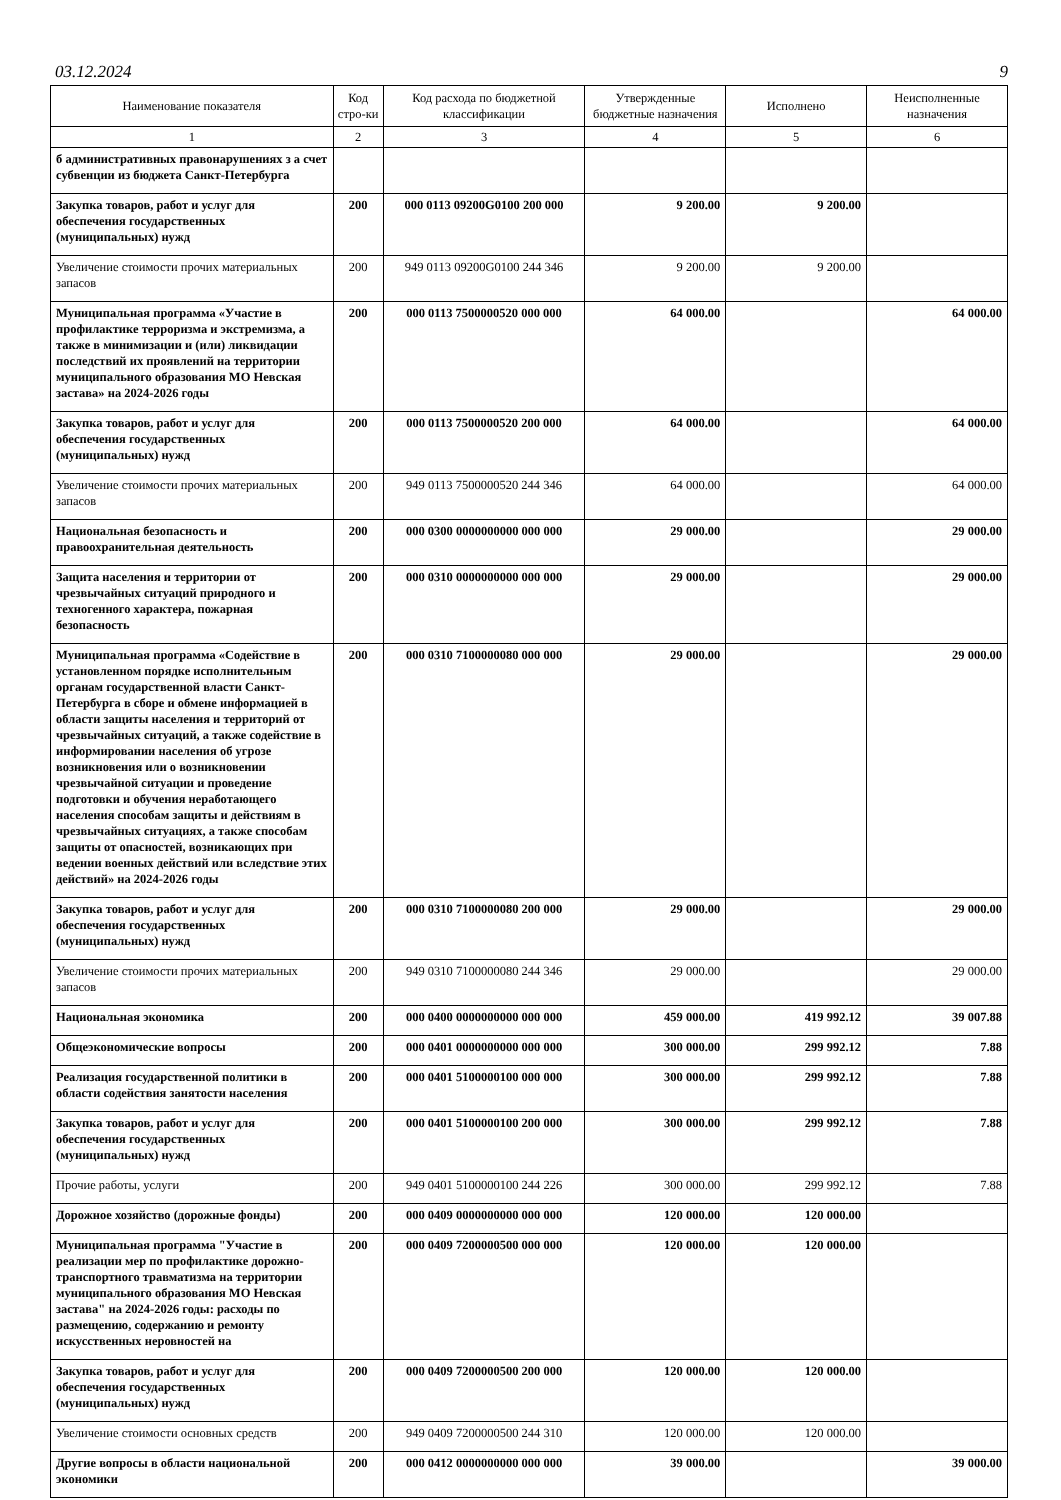03.12.2024 9
| Наименование показателя | Код стро-ки | Код расхода по бюджетной классификации | Утвержденные бюджетные назначения | Исполнено | Неисполненные назначения |
| --- | --- | --- | --- | --- | --- |
| 1 | 2 | 3 | 4 | 5 | 6 |
| б административных правонарушениях з а счет субвенции из бюджета Санкт-Петербурга | | | | | |
| Закупка товаров, работ и услуг для обеспечения государственных (муниципальных) нужд | 200 | 000 0113 09200G0100 200 000 | 9 200.00 | 9 200.00 | |
| Увеличение стоимости прочих материальных запасов | 200 | 949 0113 09200G0100 244 346 | 9 200.00 | 9 200.00 | |
| Муниципальная программа «Участие в профилактике терроризма и экстремизма, а также в минимизации и (или) ликвидации последствий их проявлений на территории муниципального образования МО Невская застава» на 2024-2026 годы | 200 | 000 0113 7500000520 000 000 | 64 000.00 | | 64 000.00 |
| Закупка товаров, работ и услуг для обеспечения государственных (муниципальных) нужд | 200 | 000 0113 7500000520 200 000 | 64 000.00 | | 64 000.00 |
| Увеличение стоимости прочих материальных запасов | 200 | 949 0113 7500000520 244 346 | 64 000.00 | | 64 000.00 |
| Национальная безопасность и правоохранительная деятельность | 200 | 000 0300 0000000000 000 000 | 29 000.00 | | 29 000.00 |
| Защита населения и территории от чрезвычайных ситуаций природного и техногенного характера, пожарная безопасность | 200 | 000 0310 0000000000 000 000 | 29 000.00 | | 29 000.00 |
| Муниципальная программа «Содействие в установленном порядке исполнительным органам государственной власти Санкт-Петербурга в сборе и обмене информацией в области защиты населения и территорий от чрезвычайных ситуаций, а также содействие в информировании населения об угрозе возникновения или о возникновении чрезвычайной ситуации и проведение подготовки и обучения неработающего населения способам защиты и действиям в чрезвычайных ситуациях, а также способам защиты от опасностей, возникающих при ведении военных действий или вследствие этих действий» на 2024-2026 годы | 200 | 000 0310 7100000080 000 000 | 29 000.00 | | 29 000.00 |
| Закупка товаров, работ и услуг для обеспечения государственных (муниципальных) нужд | 200 | 000 0310 7100000080 200 000 | 29 000.00 | | 29 000.00 |
| Увеличение стоимости прочих материальных запасов | 200 | 949 0310 7100000080 244 346 | 29 000.00 | | 29 000.00 |
| Национальная экономика | 200 | 000 0400 0000000000 000 000 | 459 000.00 | 419 992.12 | 39 007.88 |
| Общеэкономические вопросы | 200 | 000 0401 0000000000 000 000 | 300 000.00 | 299 992.12 | 7.88 |
| Реализация государственной политики в области содействия занятости населения | 200 | 000 0401 5100000100 000 000 | 300 000.00 | 299 992.12 | 7.88 |
| Закупка товаров, работ и услуг для обеспечения государственных (муниципальных) нужд | 200 | 000 0401 5100000100 200 000 | 300 000.00 | 299 992.12 | 7.88 |
| Прочие работы, услуги | 200 | 949 0401 5100000100 244 226 | 300 000.00 | 299 992.12 | 7.88 |
| Дорожное хозяйство (дорожные фонды) | 200 | 000 0409 0000000000 000 000 | 120 000.00 | 120 000.00 | |
| Муниципальная программа "Участие в реализации мер по профилактике дорожно-транспортного травматизма на территории муниципального образования МО Невская застава" на 2024-2026 годы: расходы по размещению, содержанию и ремонту искусственных неровностей на | 200 | 000 0409 7200000500 000 000 | 120 000.00 | 120 000.00 | |
| Закупка товаров, работ и услуг для обеспечения государственных (муниципальных) нужд | 200 | 000 0409 7200000500 200 000 | 120 000.00 | 120 000.00 | |
| Увеличение стоимости основных средств | 200 | 949 0409 7200000500 244 310 | 120 000.00 | 120 000.00 | |
| Другие вопросы в области национальной экономики | 200 | 000 0412 0000000000 000 000 | 39 000.00 | | 39 000.00 |